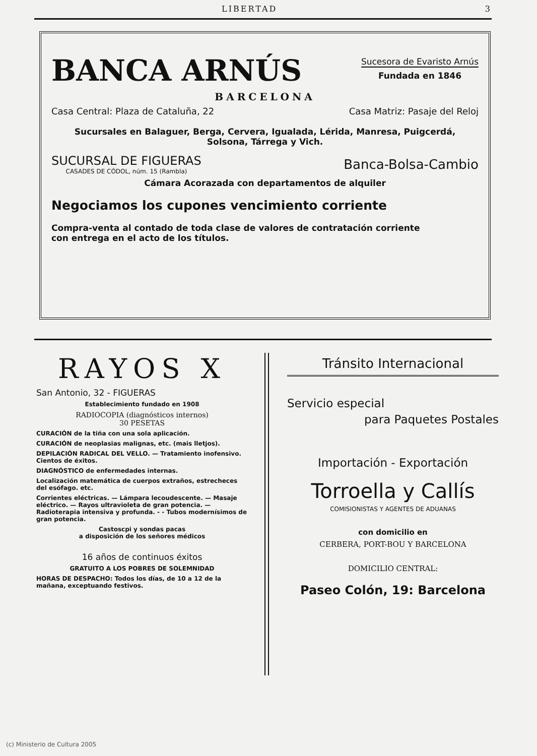LIBERTAD 3
BANCA ARNÚS
Sucesora de Evaristo Arnús
Fundada en 1846
BARCELONA
Casa Central: Plaza de Cataluña, 22 Casa Matriz: Pasaje del Reloj
Sucursales en Balaguer, Berga, Cervera, Igualada, Lérida, Manresa, Puigcerdá,
Solsona, Tárrega y Vich.
SUCURSAL DE FIGUERAS
CASADES DE CÓDOL, núm. 15 (Rambla)
Banca-Bolsa-Cambio
Cámara Acorazada con departamentos de alquiler
Negociamos los cupones vencimiento corriente
Compra-venta al contado de toda clase de valores de contratación corriente
con entrega en el acto de los títulos.
RAYOS X
San Antonio, 32 - FIGUERAS
Establecimiento fundado en 1908
RADIOCOPIA (diagnósticos internos)
30 PESETAS
CURACIÓN de la tiña con una sola aplicación.
CURACIÓN de neoplasias malignas, etc. (mais lletjos).
DEPILACIÓN RADICAL DEL VELLO. — Tratamiento inofensivo. Cientos de éxitos.
DIAGNÓSTICO de enfermedades internas.
Localización matemática de cuerpos extraños, estrecheces del esófago. etc.
Corrientes eléctricas. — Lámpara lecoudescente. — Masaje eléctrico. — Rayos ultravioleta de gran potencia. —Radioterapia intensiva y profunda. - - Tubos modernísimos de gran potencia.
Castoscpi y sondas pacas
a disposición de los señores médicos
16 años de continuos éxitos
GRATUITO A LOS POBRES DE SOLEMNIDAD
HORAS DE DESPACHO: Todos los días, de 10 a 12 de la mañana, exceptuando festivos.
Tránsito Internacional
Servicio especial
para Paquetes Postales
Importación - Exportación
Torroella y Callís
COMISIONISTAS Y AGENTES DE ADUANAS
con domicilio en
CERBERA, PORT-BOU Y BARCELONA
DOMICILIO CENTRAL:
Paseo Colón, 19: Barcelona
(c) Ministerio de Cultura 2005